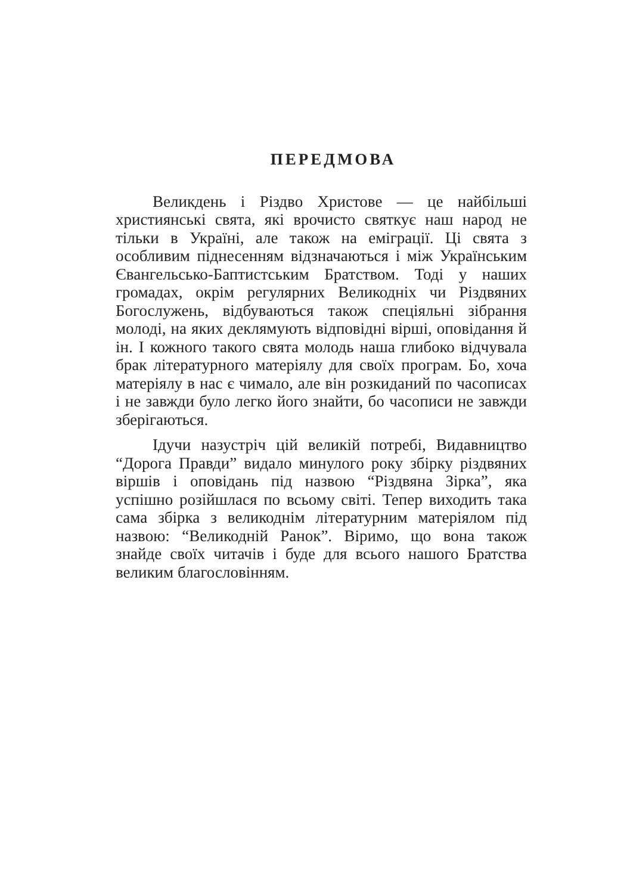ПЕРЕДМОВА
Великдень і Різдво Христове — це найбільші християнські свята, які врочисто святкує наш народ не тільки в Україні, але також на еміграції. Ці свята з особливим піднесенням відзначаються і між Українським Євангельсько-Баптистським Братством. Тоді у наших громадах, окрім регулярних Великодніх чи Різдвяних Богослужень, відбуваються також спеціяльні зібрання молоді, на яких деклямують відповідні вірші, оповідання й ін. І кожного такого свята молодь наша глибоко відчувала брак літературного матеріялу для своїх програм. Бо, хоча матеріялу в нас є чимало, але він розкиданий по часописах і не завжди було легко його знайти, бо часописи не завжди зберігаються.
Ідучи назустріч цій великій потребі, Видавництво “Дорога Правди” видало минулого року збірку різдвяних віршів і оповідань під назвою “Різдвяна Зірка”, яка успішно розійшлася по всьому світі. Тепер виходить така сама збірка з великоднім літературним матеріялом під назвою: “Великодній Ранок”. Віримо, що вона також знайде своїх читачів і буде для всього нашого Братства великим благословінням.